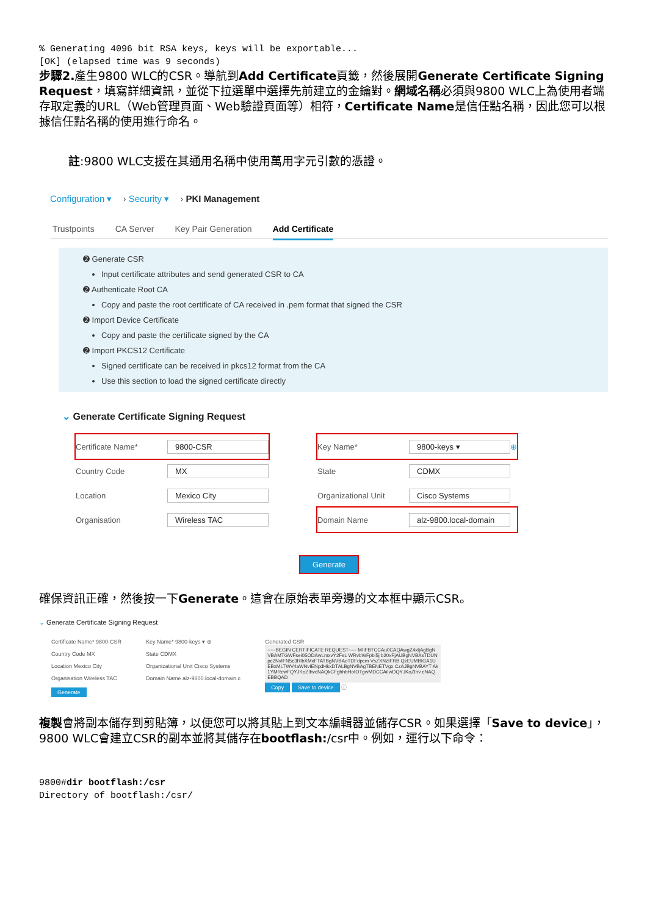% Generating 4096 bit RSA keys, keys will be exportable...
[OK] (elapsed time was 9 seconds)
步驟2. 產生9800 WLC的CSR。導航到Add Certificate頁籤，然後展開Generate Certificate Signing Request，填寫詳細資訊，並從下拉選單中選擇先前建立的金鑰對。網域名稱必須與9800 WLC上為使用者端存取定義的URL（Web管理頁面、Web驗證頁面等）相符，Certificate Name是信任點名稱，因此您可以根據信任點名稱的使用進行命名。
註:9800 WLC支援在其通用名稱中使用萬用字元引數的憑證。
Configuration ▾ › Security ▾ › PKI Management
Trustpoints CA Server Key Pair Generation Add Certificate
➋ Generate CSR
Input certificate attributes and send generated CSR to CA
➋ Authenticate Root CA
Copy and paste the root certificate of CA received in .pem format that signed the CSR
➋ Import Device Certificate
Copy and paste the certificate signed by the CA
➋ Import PKCS12 Certificate
Signed certificate can be received in pkcs12 format from the CA
Use this section to load the signed certificate directly
⌄ Generate Certificate Signing Request
Certificate Name* 9800-CSR
Country Code MX
Location Mexico City
Organisation Wireless TAC
Key Name* 9800-keys ▾ ⊕
State CDMX
Organizational Unit Cisco Systems
Domain Name alz-9800.local-domain
Generate
確保資訊正確，然後按一下Generate。這會在原始表單旁邊的文本框中顯示CSR。
⌄ Generate Certificate Signing Request
Certificate Name* 9800-CSR
Country Code MX
Location Mexico City
Organisation Wireless TAC
Generate
Key Name* 9800-keys ▾ ⊕
State CDMX
Organizational Unit Cisco Systems
Domain Name alz-9800.local-domain.c
Generated CSR
-----BEGIN CERTIFICATE REQUEST----- MIIFBTCCAu0CAQAwgZ4xljAgBgNVBAMTGWFsei05ODAwLmxvY2FsL WRvbWFpbi5j b20xFjAUBgNVBAsTDUNpc2NvIFN5c3RlbXMxFTATBgNVBAoTDFdpcm VsZXNzIFRB QzEUMBIGA1UEBxMLTWV4aWNvIENpdHkxDTALBgNVBAgTBENETVgx CzAJBgNVBAYT Ak1YMRcwFQYJKoZIhvcNAQkCFghhbHotOTgwMDCCAiIwDQYJKoZIhv cNAQEBBQAD
Copy Save to device ⓘ
複製會將副本儲存到剪貼簿，以便您可以將其貼上到文本編輯器並儲存CSR。如果選擇「Save to device」，9800 WLC會建立CSR的副本並將其儲存在bootflash:/csr中。例如，運行以下命令：
9800#dir bootflash:/csr
Directory of bootflash:/csr/